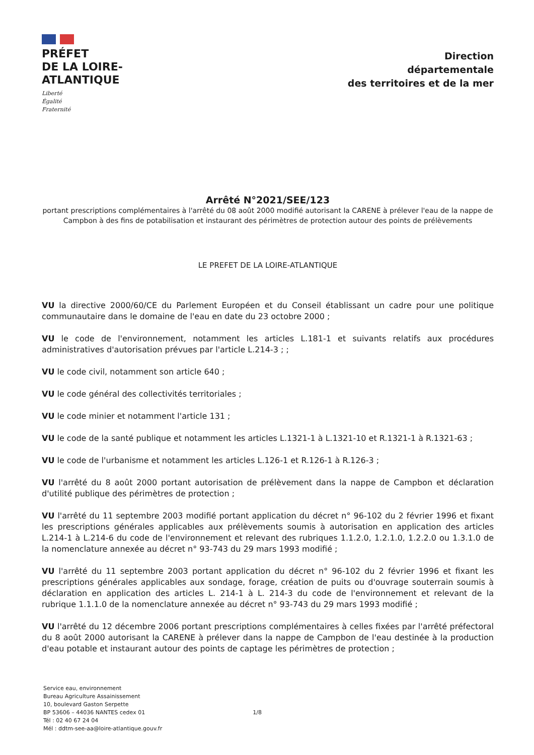PRÉFET
DE LA LOIRE-
ATLANTIQUE
Liberté
Égalité
Fraternité
Direction
départementale
des territoires et de la mer
Arrêté N°2021/SEE/123
portant prescriptions complémentaires à l'arrêté du 08 août 2000 modifié autorisant la CARENE à prélever l'eau de la nappe de Campbon à des fins de potabilisation et instaurant des périmètres de protection autour des points de prélèvements
LE PREFET DE LA LOIRE-ATLANTIQUE
VU la directive 2000/60/CE du Parlement Européen et du Conseil établissant un cadre pour une politique communautaire dans le domaine de l'eau en date du 23 octobre 2000 ;
VU le code de l'environnement, notamment les articles L.181-1 et suivants relatifs aux procédures administratives d'autorisation prévues par l'article L.214-3 ; ;
VU le code civil, notamment son article 640 ;
VU le code général des collectivités territoriales ;
VU le code minier et notamment l'article 131 ;
VU le code de la santé publique et notamment les articles L.1321-1 à L.1321-10 et R.1321-1 à R.1321-63 ;
VU le code de l'urbanisme et notamment les articles L.126-1 et R.126-1 à R.126-3 ;
VU l'arrêté du 8 août 2000 portant autorisation de prélèvement dans la nappe de Campbon et déclaration d'utilité publique des périmètres de protection ;
VU l'arrêté du 11 septembre 2003 modifié portant application du décret n° 96-102 du 2 février 1996 et fixant les prescriptions générales applicables aux prélèvements soumis à autorisation en application des articles L.214-1 à L.214-6 du code de l'environnement et relevant des rubriques 1.1.2.0, 1.2.1.0, 1.2.2.0 ou 1.3.1.0 de la nomenclature annexée au décret n° 93-743 du 29 mars 1993 modifié ;
VU l'arrêté du 11 septembre 2003 portant application du décret n° 96-102 du 2 février 1996 et fixant les prescriptions générales applicables aux sondage, forage, création de puits ou d'ouvrage souterrain soumis à déclaration en application des articles L. 214-1 à L. 214-3 du code de l'environnement et relevant de la rubrique 1.1.1.0 de la nomenclature annexée au décret n° 93-743 du 29 mars 1993 modifié ;
VU l'arrêté du 12 décembre 2006 portant prescriptions complémentaires à celles fixées par l'arrêté préfectoral du 8 août 2000 autorisant la CARENE à prélever dans la nappe de Campbon de l'eau destinée à la production d'eau potable et instaurant autour des points de captage les périmètres de protection ;
Service eau, environnement
Bureau Agriculture Assainissement
10, boulevard Gaston Serpette
BP 53606 – 44036 NANTES cedex 01
Tél : 02 40 67 24 04
Mél : ddtm-see-aa@loire-atlantique.gouv.fr
1/8